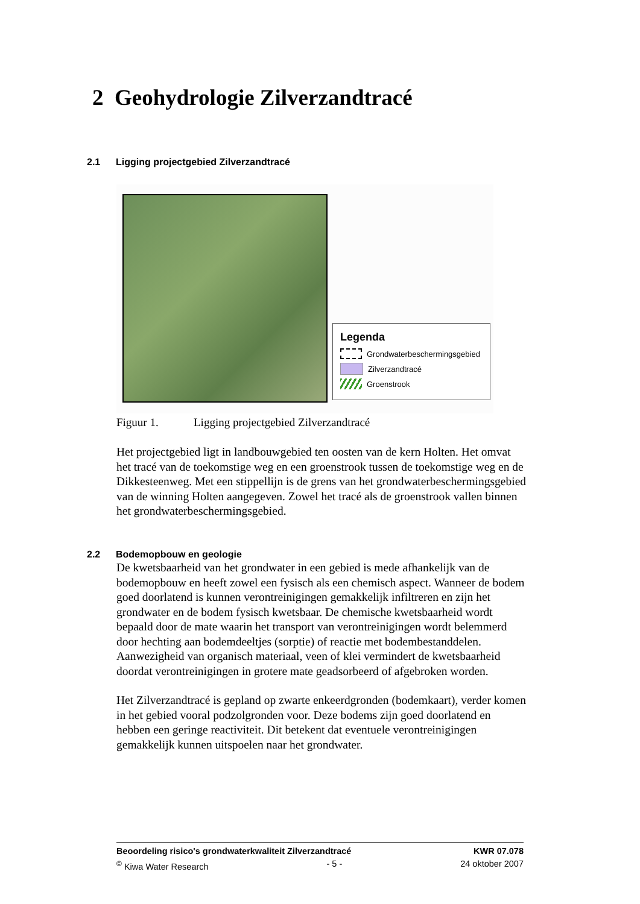2 Geohydrologie Zilverzandtracé
2.1 Ligging projectgebied Zilverzandtracé
Legenda
Grondwaterbeschermingsgebied
Zilverzandtracé
Groenstrook
Figuur 1. Ligging projectgebied Zilverzandtracé
Het projectgebied ligt in landbouwgebied ten oosten van de kern Holten. Het omvat het tracé van de toekomstige weg en een groenstrook tussen de toekomstige weg en de Dikkesteenweg. Met een stippellijn is de grens van het grondwaterbeschermingsgebied van de winning Holten aangegeven. Zowel het tracé als de groenstrook vallen binnen het grondwaterbeschermingsgebied.
2.2 Bodemopbouw en geologie
De kwetsbaarheid van het grondwater in een gebied is mede afhankelijk van de bodemopbouw en heeft zowel een fysisch als een chemisch aspect. Wanneer de bodem goed doorlatend is kunnen verontreinigingen gemakkelijk infiltreren en zijn het grondwater en de bodem fysisch kwetsbaar. De chemische kwetsbaarheid wordt bepaald door de mate waarin het transport van verontreinigingen wordt belemmerd door hechting aan bodemdeeltjes (sorptie) of reactie met bodembestanddelen. Aanwezigheid van organisch materiaal, veen of klei vermindert de kwetsbaarheid doordat verontreinigingen in grotere mate geadsorbeerd of afgebroken worden.
Het Zilverzandtracé is gepland op zwarte enkeerdgronden (bodemkaart), verder komen in het gebied vooral podzolgronden voor. Deze bodems zijn goed doorlatend en hebben een geringe reactiviteit. Dit betekent dat eventuele verontreinigingen gemakkelijk kunnen uitspoelen naar het grondwater.
Beoordeling risico's grondwaterkwaliteit Zilverzandtracé KWR 07.078
<sup>©</sup> Kiwa Water Research - 5 - 24 oktober 2007